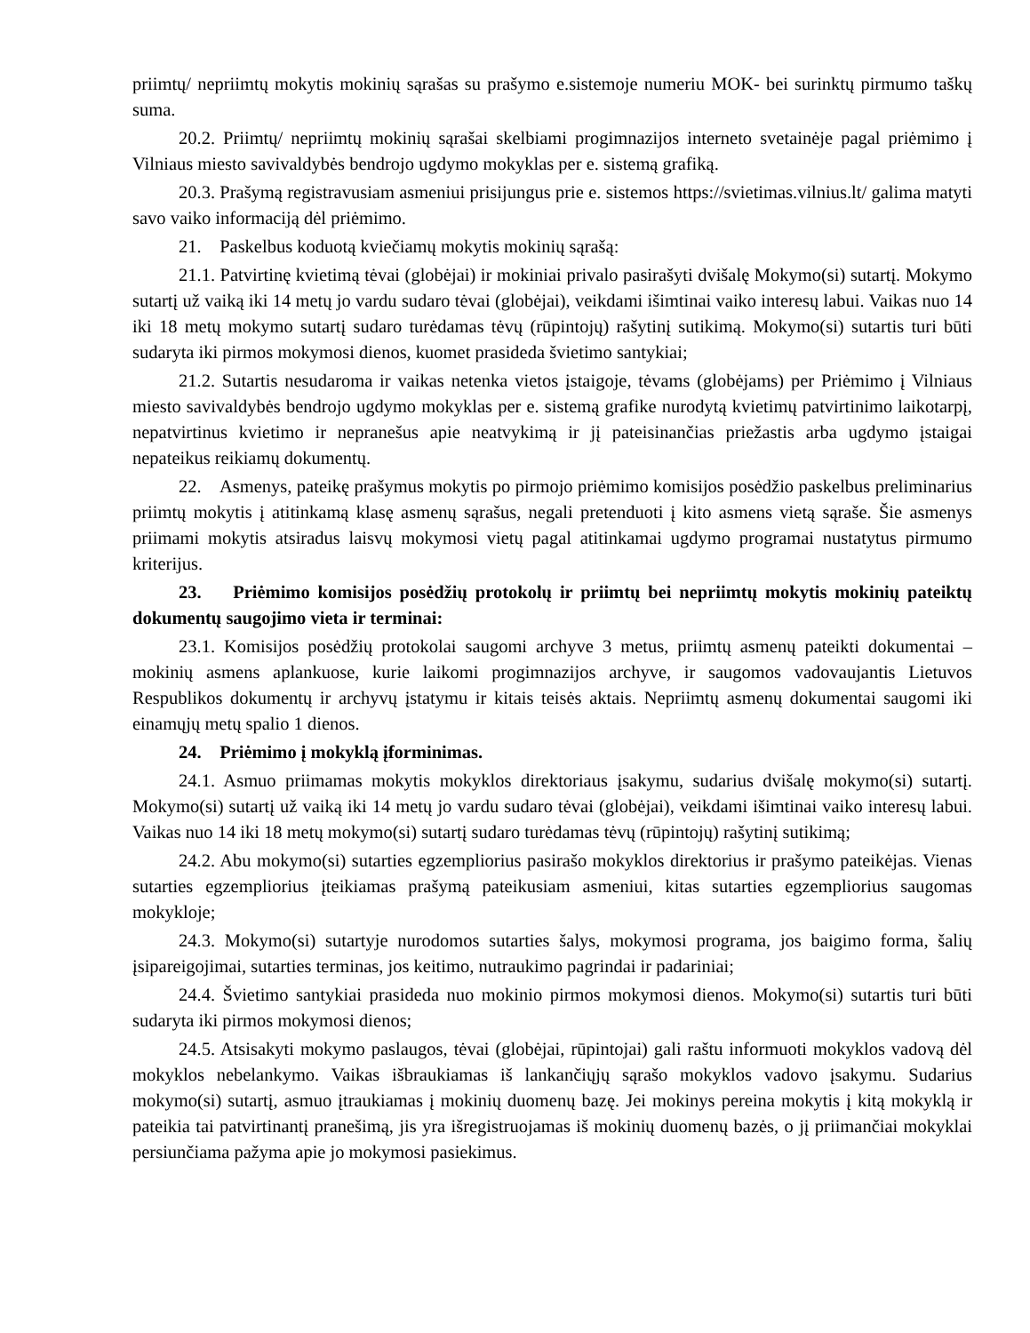priimtų/ nepriimtų mokytis mokinių sąrašas su prašymo e.sistemoje numeriu MOK- bei surinktų pirmumo taškų suma.
20.2. Priimtų/ nepriimtų mokinių sąrašai skelbiami progimnazijos interneto svetainėje pagal priėmimo į Vilniaus miesto savivaldybės bendrojo ugdymo mokyklas per e. sistemą grafiką.
20.3. Prašymą registravusiam asmeniui prisijungus prie e. sistemos https://svietimas.vilnius.lt/ galima matyti savo vaiko informaciją dėl priėmimo.
21. Paskelbus koduotą kviečiamų mokytis mokinių sąrašą:
21.1. Patvirtinę kvietimą tėvai (globėjai) ir mokiniai privalo pasirašyti dvišalę Mokymo(si) sutartį. Mokymo sutartį už vaiką iki 14 metų jo vardu sudaro tėvai (globėjai), veikdami išimtinai vaiko interesų labui. Vaikas nuo 14 iki 18 metų mokymo sutartį sudaro turėdamas tėvų (rūpintojų) rašytinį sutikimą. Mokymo(si) sutartis turi būti sudaryta iki pirmos mokymosi dienos, kuomet prasideda švietimo santykiai;
21.2. Sutartis nesudaroma ir vaikas netenka vietos įstaigoje, tėvams (globėjams) per Priėmimo į Vilniaus miesto savivaldybės bendrojo ugdymo mokyklas per e. sistemą grafike nurodytą kvietimų patvirtinimo laikotarpį, nepatvirtinus kvietimo ir nepranešus apie neatvykimą ir jį pateisinančias priežastis arba ugdymo įstaigai nepateikus reikiamų dokumentų.
22. Asmenys, pateikę prašymus mokytis po pirmojo priėmimo komisijos posėdžio paskelbus preliminarius priimtų mokytis į atitinkamą klasę asmenų sąrašus, negali pretenduoti į kito asmens vietą sąraše. Šie asmenys priimami mokytis atsiradus laisvų mokymosi vietų pagal atitinkamai ugdymo programai nustatytus pirmumo kriterijus.
23. Priėmimo komisijos posėdžių protokolų ir priimtų bei nepriimtų mokytis mokinių pateiktų dokumentų saugojimo vieta ir terminai:
23.1. Komisijos posėdžių protokolai saugomi archyve 3 metus, priimtų asmenų pateikti dokumentai – mokinių asmens aplankuose, kurie laikomi progimnazijos archyve, ir saugomos vadovaujantis Lietuvos Respublikos dokumentų ir archyvų įstatymu ir kitais teisės aktais. Nepriimtų asmenų dokumentai saugomi iki einamųjų metų spalio 1 dienos.
24. Priėmimo į mokyklą įforminimas.
24.1. Asmuo priimamas mokytis mokyklos direktoriaus įsakymu, sudarius dvišalę mokymo(si) sutartį. Mokymo(si) sutartį už vaiką iki 14 metų jo vardu sudaro tėvai (globėjai), veikdami išimtinai vaiko interesų labui. Vaikas nuo 14 iki 18 metų mokymo(si) sutartį sudaro turėdamas tėvų (rūpintojų) rašytinį sutikimą;
24.2. Abu mokymo(si) sutarties egzempliorius pasirašo mokyklos direktorius ir prašymo pateikėjas. Vienas sutarties egzempliorius įteikiamas prašymą pateikusiam asmeniui, kitas sutarties egzempliorius saugomas mokykloje;
24.3. Mokymo(si) sutartyje nurodomos sutarties šalys, mokymosi programa, jos baigimo forma, šalių įsipareigojimai, sutarties terminas, jos keitimo, nutraukimo pagrindai ir padariniai;
24.4. Švietimo santykiai prasideda nuo mokinio pirmos mokymosi dienos. Mokymo(si) sutartis turi būti sudaryta iki pirmos mokymosi dienos;
24.5. Atsisakyti mokymo paslaugos, tėvai (globėjai, rūpintojai) gali raštu informuoti mokyklos vadovą dėl mokyklos nebelankymo. Vaikas išbraukiamas iš lankančiųjų sąrašo mokyklos vadovo įsakymu. Sudarius mokymo(si) sutartį, asmuo įtraukiamas į mokinių duomenų bazę. Jei mokinys pereina mokytis į kitą mokyklą ir pateikia tai patvirtinantį pranešimą, jis yra išregistruojamas iš mokinių duomenų bazės, o jį priimančiai mokyklai persiunčiama pažyma apie jo mokymosi pasiekimus.